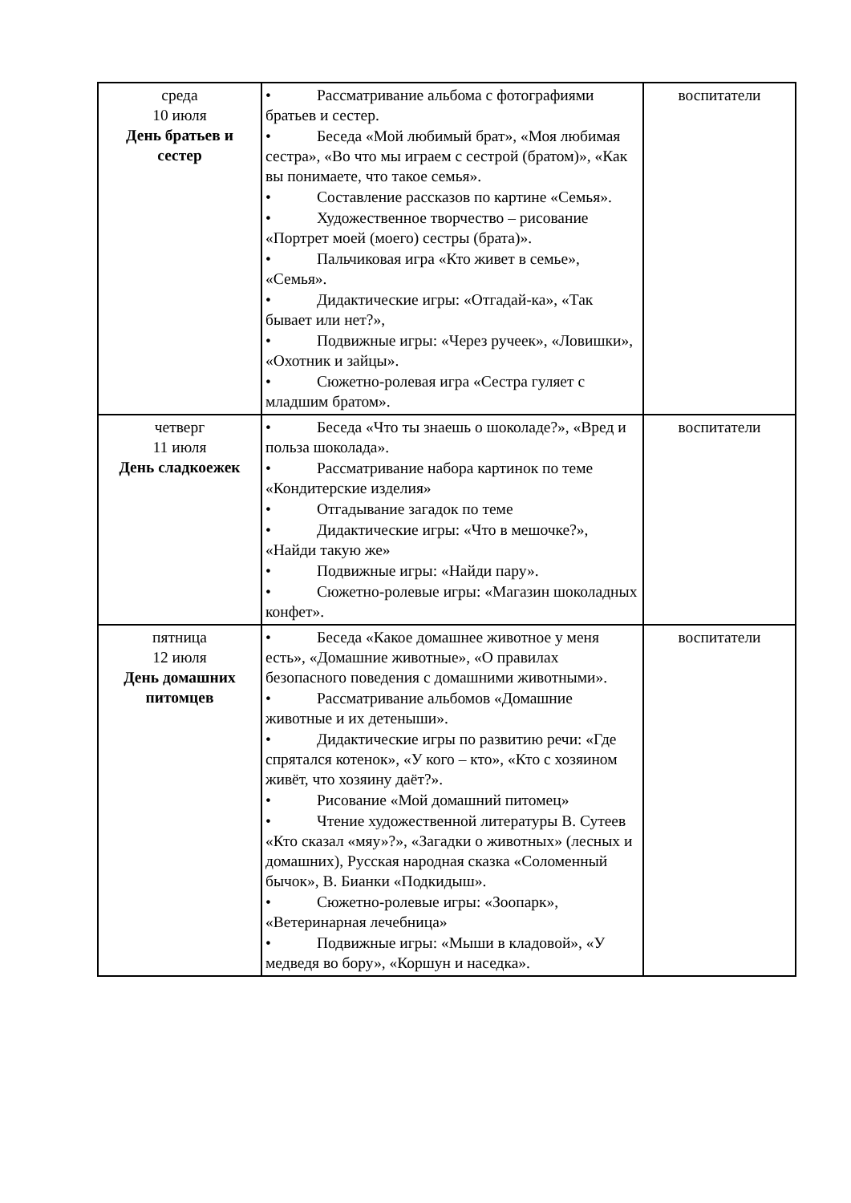| среда 10 июля День братьев и сестер | • Рассматривание альбома с фотографиями братьев и сестер. • Беседа «Мой любимый брат», «Моя любимая сестра», «Во что мы играем с сестрой (братом)», «Как вы понимаете, что такое семья». • Составление рассказов по картине «Семья». • Художественное творчество – рисование «Портрет моей (моего) сестры (брата)». • Пальчиковая игра «Кто живет в семье», «Семья». • Дидактические игры: «Отгадай-ка», «Так бывает или нет?», • Подвижные игры: «Через ручеек», «Ловишки», «Охотник и зайцы». • Сюжетно-ролевая игра «Сестра гуляет с младшим братом». | воспитатели |
| четверг 11 июля День сладкоежек | • Беседа «Что ты знаешь о шоколаде?», «Вред и польза шоколада». • Рассматривание набора картинок по теме «Кондитерские изделия» • Отгадывание загадок по теме • Дидактические игры: «Что в мешочке?», «Найди такую же» • Подвижные игры: «Найди пару». • Сюжетно-ролевые игры: «Магазин шоколадных конфет». | воспитатели |
| пятница 12 июля День домашних питомцев | • Беседа «Какое домашнее животное у меня есть», «Домашние животные», «О правилах безопасного поведения с домашними животными». • Рассматривание альбомов «Домашние животные и их детеныши». • Дидактические игры по развитию речи: «Где спрятался котенок», «У кого – кто», «Кто с хозяином живёт, что хозяину даёт?». • Рисование «Мой домашний питомец» • Чтение художественной литературы В. Сутеев «Кто сказал «мяу»?», «Загадки о животных» (лесных и домашних), Русская народная сказка «Соломенный бычок», В. Бианки «Подкидыш». • Сюжетно-ролевые игры: «Зоопарк», «Ветеринарная лечебница» • Подвижные игры: «Мыши в кладовой», «У медведя во бору», «Коршун и наседка». | воспитатели |